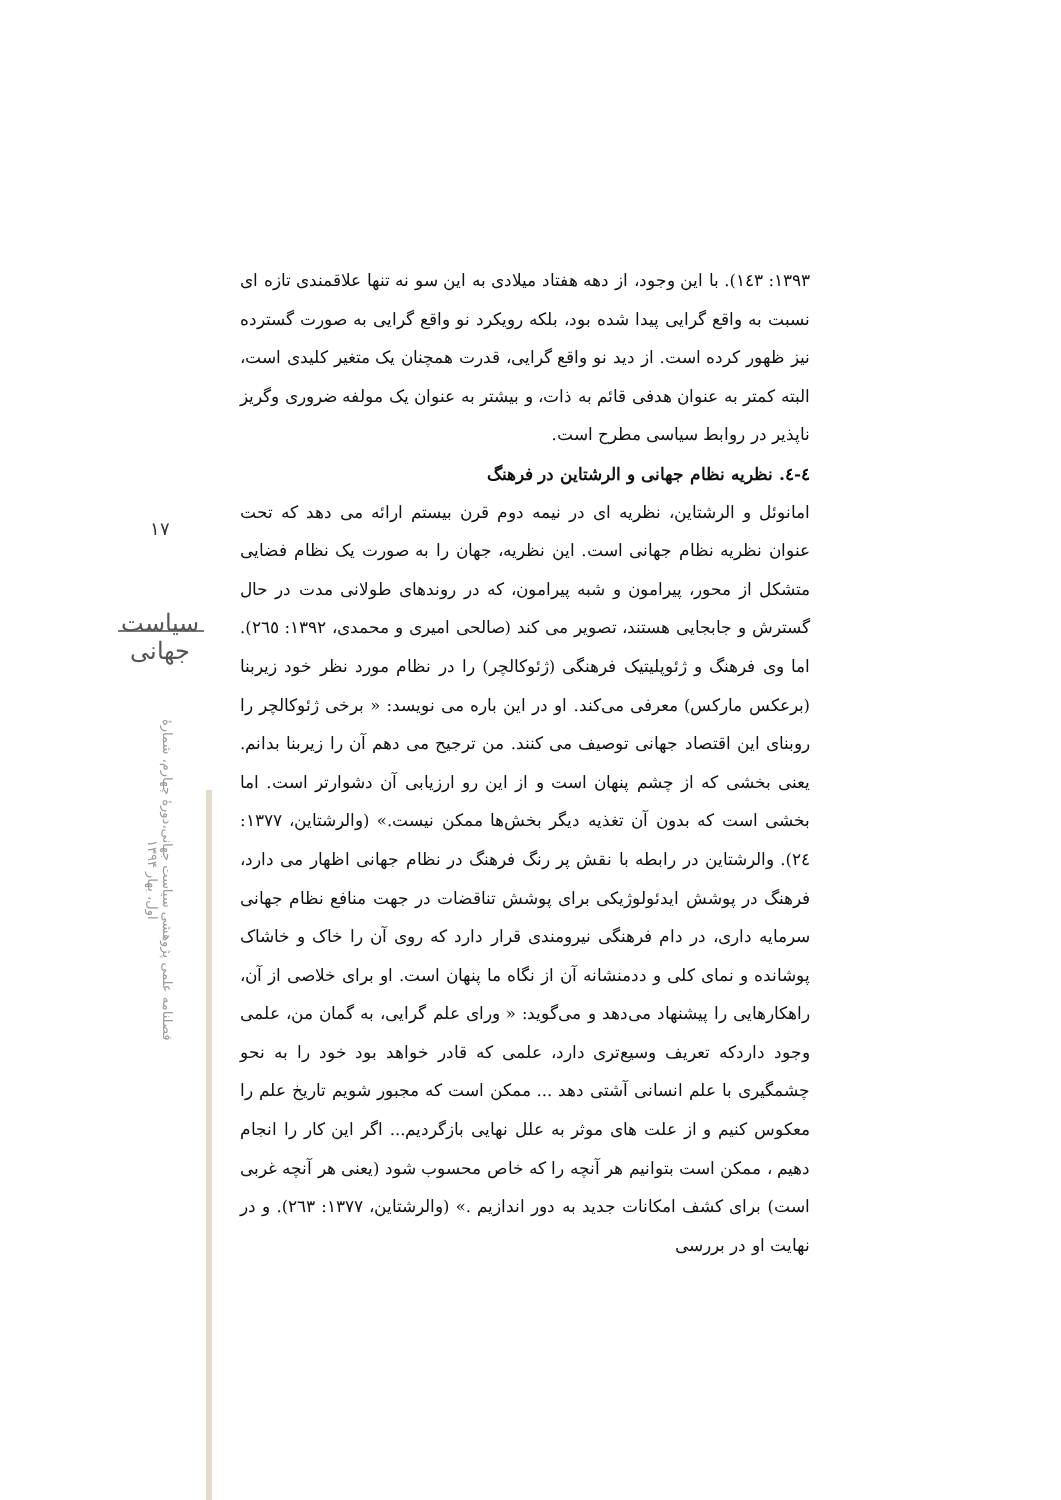۱۷
سیاست جهانی
فصلنامه علمی پژوهشی سیاست جهانی،دورۀ چهارم، شمارۀ اول، بهار ۱۳۹۴
۱۳۹۳: ۱٤۳). با این وجود، از دهه هفتاد میلادی به این سو نه تنها علاقمندی تازه ای نسبت به واقع گرایی پیدا شده بود، بلکه رویکرد نو واقع گرایی به صورت گسترده نیز ظهور کرده است. از دید نو واقع گرایی، قدرت همچنان یک متغیر کلیدی است، البته کمتر به عنوان هدفی قائم به ذات، و بیشتر به عنوان یک مولفه ضروری وگریز ناپذیر در روابط سیاسی مطرح است.
٤-٤. نظریه نظام جهانی و الرشتاین در فرهنگ
امانوئل و الرشتاین، نظریه ای در نیمه دوم قرن بیستم ارائه می دهد که تحت عنوان نظریه نظام جهانی است. این نظریه، جهان را به صورت یک نظام فضایی متشکل از محور، پیرامون و شبه پیرامون، که در روندهای طولانی مدت در حال گسترش و جابجایی هستند، تصویر می کند (صالحی امیری و محمدی، ۱۳۹۲: ۲٦٥). اما وی فرهنگ و ژئوپلیتیک فرهنگی (ژئوکالچر) را در نظام مورد نظر خود زیربنا (برعکس مارکس) معرفی می‌کند. او در این باره می نویسد: « برخی ژئوکالچر را روبنای این اقتصاد جهانی توصیف می کنند. من ترجیح می دهم آن را زیربنا بدانم. یعنی بخشی که از چشم پنهان است و از این رو ارزیابی آن دشوارتر است. اما بخشی است که بدون آن تغذیه دیگر بخش‌ها ممکن نیست.» (والرشتاین، ۱۳۷۷: ۲٤). والرشتاین در رابطه با نقش پر رنگ فرهنگ در نظام جهانی اظهار می دارد، فرهنگ در پوشش ایدئولوژیکی برای پوشش تناقضات در جهت منافع نظام جهانی سرمایه داری، در دام فرهنگی نیرومندی قرار دارد که روی آن را خاک و خاشاک پوشانده و نمای کلی و ددمنشانه آن از نگاه ما پنهان است. او برای خلاصی از آن، راهکارهایی را پیشنهاد می‌دهد و می‌گوید: « ورای علم گرایی، به گمان من، علمی وجود داردکه تعریف وسیع‌تری دارد، علمی که قادر خواهد بود خود را به نحو چشمگیری با علم انسانی آشتی دهد ... ممکن است که مجبور شویم تاریخ علم را معکوس کنیم و از علت های موثر به علل نهایی بازگردیم... اگر این کار را انجام دهیم ، ممکن است بتوانیم هر آنچه را که خاص محسوب شود (یعنی هر آنچه غربی است) برای کشف امکانات جدید به دور اندازیم .» (والرشتاین، ۱۳۷۷: ۲٦۳). و در نهایت او در بررسی